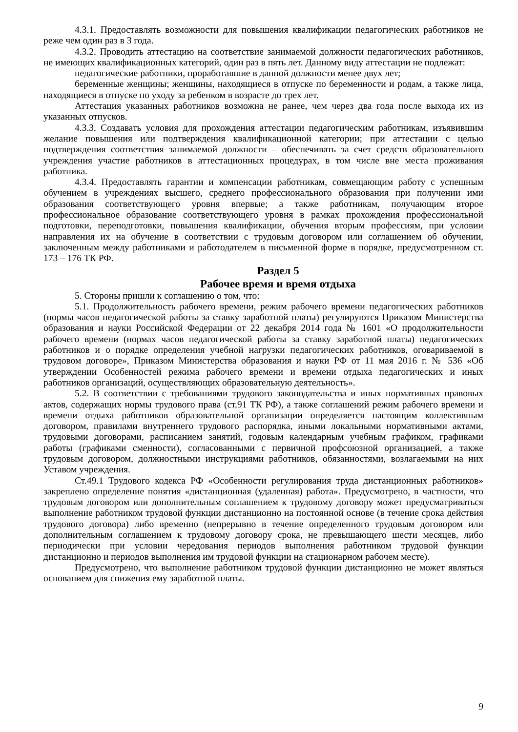4.3.1. Предоставлять возможности для повышения квалификации педагогических работников не реже чем один раз в 3 года.
4.3.2. Проводить аттестацию на соответствие занимаемой должности педагогических работников, не имеющих квалификационных категорий, один раз в пять лет. Данному виду аттестации не подлежат:
педагогические работники, проработавшие в данной должности менее двух лет;
беременные женщины; женщины, находящиеся в отпуске по беременности и родам, а также лица, находящиеся в отпуске по уходу за ребенком в возрасте до трех лет.
Аттестация указанных работников возможна не ранее, чем через два года после выхода их из указанных отпусков.
4.3.3. Создавать условия для прохождения аттестации педагогическим работникам, изъявившим желание повышения или подтверждения квалификационной категории; при аттестации с целью подтверждения соответствия занимаемой должности – обеспечивать за счет средств образовательного учреждения участие работников в аттестационных процедурах, в том числе вне места проживания работника.
4.3.4. Предоставлять гарантии и компенсации работникам, совмещающим работу с успешным обучением в учреждениях высшего, среднего профессионального образования при получении ими образования соответствующего уровня впервые; а также работникам, получающим второе профессиональное образование соответствующего уровня в рамках прохождения профессиональной подготовки, переподготовки, повышения квалификации, обучения вторым профессиям, при условии направления их на обучение в соответствии с трудовым договором или соглашением об обучении, заключенным между работниками и работодателем в письменной форме в порядке, предусмотренном ст. 173 – 176 ТК РФ.
Раздел 5
Рабочее время и время отдыха
5. Стороны пришли к соглашению о том, что:
5.1. Продолжительность рабочего времени, режим рабочего времени педагогических работников (нормы часов педагогической работы за ставку заработной платы) регулируются Приказом Министерства образования и науки Российской Федерации от 22 декабря 2014 года № 1601 «О продолжительности рабочего времени (нормах часов педагогической работы за ставку заработной платы) педагогических работников и о порядке определения учебной нагрузки педагогических работников, оговариваемой в трудовом договоре», Приказом Министерства образования и науки РФ от 11 мая 2016 г. № 536 «Об утверждении Особенностей режима рабочего времени и времени отдыха педагогических и иных работников организаций, осуществляющих образовательную деятельность».
5.2. В соответствии с требованиями трудового законодательства и иных нормативных правовых актов, содержащих нормы трудового права (ст.91 ТК РФ), а также соглашений режим рабочего времени и времени отдыха работников образовательной организации определяется настоящим коллективным договором, правилами внутреннего трудового распорядка, иными локальными нормативными актами, трудовыми договорами, расписанием занятий, годовым календарным учебным графиком, графиками работы (графиками сменности), согласованными с первичной профсоюзной организацией, а также трудовым договором, должностными инструкциями работников, обязанностями, возлагаемыми на них Уставом учреждения.
Ст.49.1 Трудового кодекса РФ «Особенности регулирования труда дистанционных работников» закреплено определение понятия «дистанционная (удаленная) работа». Предусмотрено, в частности, что трудовым договором или дополнительным соглашением к трудовому договору может предусматриваться выполнение работником трудовой функции дистанционно на постоянной основе (в течение срока действия трудового договора) либо временно (непрерывно в течение определенного трудовым договором или дополнительным соглашением к трудовому договору срока, не превышающего шести месяцев, либо периодически при условии чередования периодов выполнения работником трудовой функции дистанционно и периодов выполнения им трудовой функции на стационарном рабочем месте).
Предусмотрено, что выполнение работником трудовой функции дистанционно не может являться основанием для снижения ему заработной платы.
9